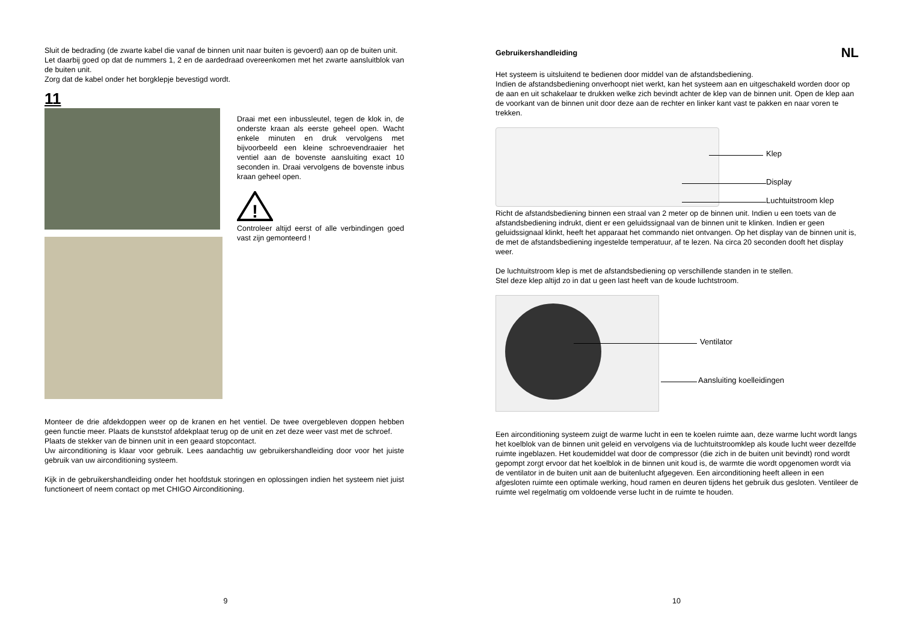Sluit de bedrading (de zwarte kabel die vanaf de binnen unit naar buiten is gevoerd) aan op de buiten unit.
Let daarbij goed op dat de nummers 1, 2 en de aardedraad overeenkomen met het zwarte aansluitblok van de buiten unit.
Zorg dat de kabel onder het borgklepje bevestigd wordt.
11
Draai met een inbussleutel, tegen de klok in, de onderste kraan als eerste geheel open. Wacht enkele minuten en druk vervolgens met bijvoorbeeld een kleine schroevendraaier het ventiel aan de bovenste aansluiting exact 10 seconden in. Draai vervolgens de bovenste inbus kraan geheel open.
!
Controleer altijd eerst of alle verbindingen goed vast zijn gemonteerd !
Monteer de drie afdekdoppen weer op de kranen en het ventiel. De twee overgebleven doppen hebben geen functie meer. Plaats de kunststof afdekplaat terug op de unit en zet deze weer vast met de schroef.
Plaats de stekker van de binnen unit in een geaard stopcontact.
Uw airconditioning is klaar voor gebruik. Lees aandachtig uw gebruikershandleiding door voor het juiste gebruik van uw airconditioning systeem.
Kijk in de gebruikershandleiding onder het hoofdstuk storingen en oplossingen indien het systeem niet juist functioneert of neem contact op met CHIGO Airconditioning.
9
Gebruikershandleiding NL
Het systeem is uitsluitend te bedienen door middel van de afstandsbediening.
Indien de afstandsbediening onverhoopt niet werkt, kan het systeem aan en uitgeschakeld worden door op de aan en uit schakelaar te drukken welke zich bevindt achter de klep van de binnen unit. Open de klep aan de voorkant van de binnen unit door deze aan de rechter en linker kant vast te pakken en naar voren te trekken.
Klep
Display
Luchtuitstroom klep
Richt de afstandsbediening binnen een straal van 2 meter op de binnen unit. Indien u een toets van de afstandsbediening indrukt, dient er een geluidssignaal van de binnen unit te klinken. Indien er geen geluidssignaal klinkt, heeft het apparaat het commando niet ontvangen. Op het display van de binnen unit is, de met de afstandsbediening ingestelde temperatuur, af te lezen. Na circa 20 seconden dooft het display weer.
De luchtuitstroom klep is met de afstandsbediening op verschillende standen in te stellen.
Stel deze klep altijd zo in dat u geen last heeft van de koude luchtstroom.
Ventilator
Aansluiting koelleidingen
Een airconditioning systeem zuigt de warme lucht in een te koelen ruimte aan, deze warme lucht wordt langs het koelblok van de binnen unit geleid en vervolgens via de luchtuitstroomklep als koude lucht weer dezelfde ruimte ingeblazen. Het koudemiddel wat door de compressor (die zich in de buiten unit bevindt) rond wordt gepompt zorgt ervoor dat het koelblok in de binnen unit koud is, de warmte die wordt opgenomen wordt via de ventilator in de buiten unit aan de buitenlucht afgegeven. Een airconditioning heeft alleen in een afgesloten ruimte een optimale werking, houd ramen en deuren tijdens het gebruik dus gesloten. Ventileer de ruimte wel regelmatig om voldoende verse lucht in de ruimte te houden.
10